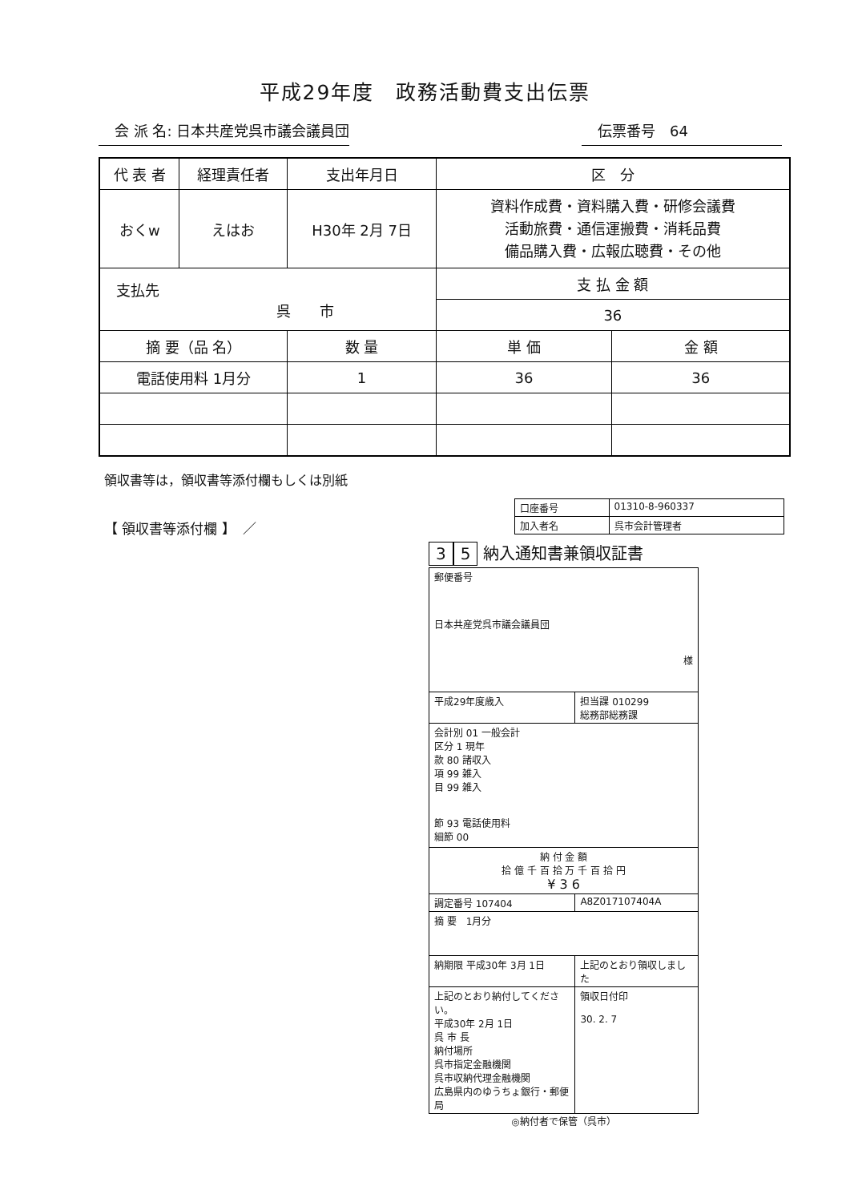平成29年度　政務活動費支出伝票
会 派 名: 日本共産党呉市議会議員団 伝票番号　64
| 代 表 者 | 経理責任者 | 支出年月日 | | 区 分 | |
| おくw | えはお | H30年 2月 7日 | | 資料作成費・資料購入費・研修会議費 活動旅費・通信運搬費・消耗品費 備品購入費・広報広聴費・その他 | |
| 支払先 呉 市 | | | | 支 払 金 額 | |
| | | | | 36 | |
| 摘 要（品 名） | | | 数 量 | 単 価 | 金 額 |
| 電話使用料 1月分 | | | 1 | 36 | 36 |
領収書等は，領収書等添付欄もしくは別紙
【 領収書等添付欄 】　／
| 口座番号 | 01310-8-960337 |
| 加入者名 | 呉市会計管理者 |
3 5 納入通知書兼領収証書
| 郵便番号 日本共産党呉市議会議員団 様 | |
| 平成29年度歳入 | 担当課 010299 総務部総務課 |
| 会計別 01 一般会計 区分 1 現年 款 80 諸収入 項 99 雑入 目 99 雑入 節 93 電話使用料 細節 00 | |
| 納 付 金 額 拾 億 千 百 拾 万 千 百 拾 円 ¥ 3 6 | |
| 調定番号 107404 | A8Z017107404A |
| 摘 要 1月分 | |
| 納期限 平成30年 3月 1日 | 上記のとおり領収しました |
| 上記のとおり納付してください。 平成30年 2月 1日 呉 市 長 納付場所 呉市指定金融機関 呉市収納代理金融機関 広島県内のゆうちょ銀行・郵便局 | 領収日付印 30. 2. 7 |
◎納付者で保管（呉市）